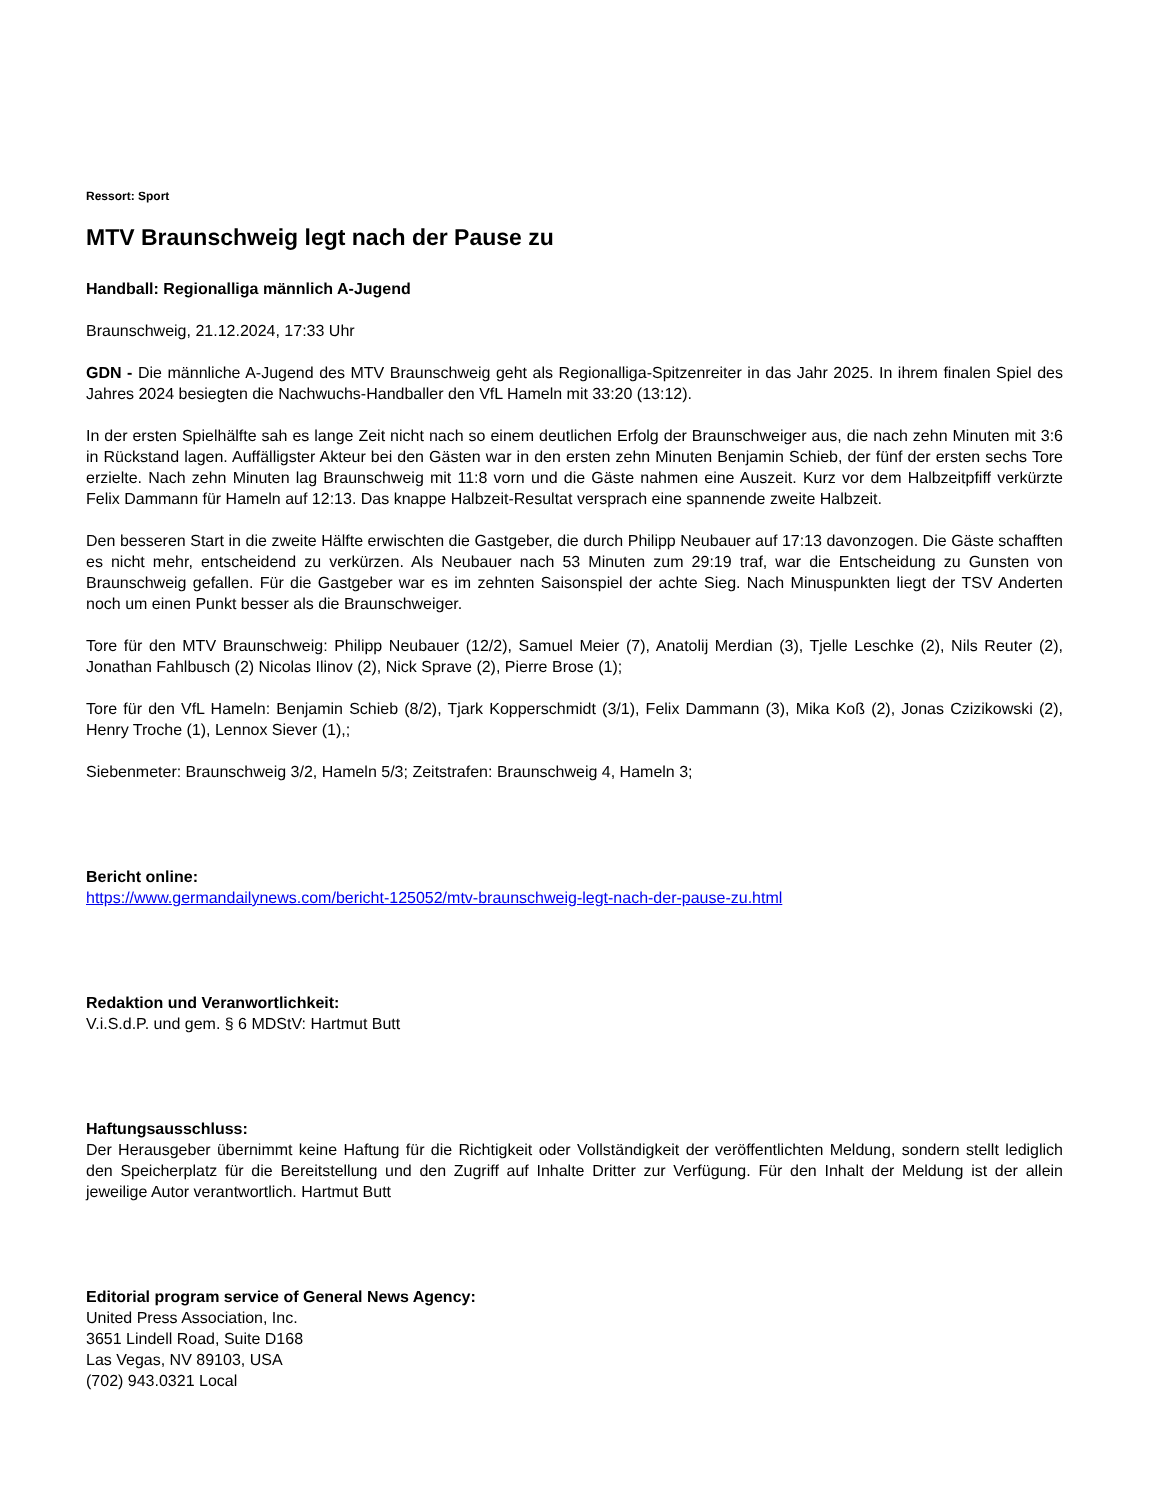Ressort: Sport
MTV Braunschweig legt nach der Pause zu
Handball: Regionalliga männlich A-Jugend
Braunschweig, 21.12.2024, 17:33 Uhr
GDN - Die männliche A-Jugend des MTV Braunschweig geht als Regionalliga-Spitzenreiter in das Jahr 2025. In ihrem finalen Spiel des Jahres 2024 besiegten die Nachwuchs-Handballer den VfL Hameln mit 33:20 (13:12).
In der ersten Spielhälfte sah es lange Zeit nicht nach so einem deutlichen Erfolg der Braunschweiger aus, die nach zehn Minuten mit 3:6 in Rückstand lagen. Auffälligster Akteur bei den Gästen war in den ersten zehn Minuten Benjamin Schieb, der fünf der ersten sechs Tore erzielte. Nach zehn Minuten lag Braunschweig mit 11:8 vorn und die Gäste nahmen eine Auszeit. Kurz vor dem Halbzeitpfiff verkürzte Felix Dammann für Hameln auf 12:13. Das knappe Halbzeit-Resultat versprach eine spannende zweite Halbzeit.
Den besseren Start in die zweite Hälfte erwischten die Gastgeber, die durch Philipp Neubauer auf 17:13 davonzogen. Die Gäste schafften es nicht mehr, entscheidend zu verkürzen. Als Neubauer nach 53 Minuten zum 29:19 traf, war die Entscheidung zu Gunsten von Braunschweig gefallen. Für die Gastgeber war es im zehnten Saisonspiel der achte Sieg. Nach Minuspunkten liegt der TSV Anderten noch um einen Punkt besser als die Braunschweiger.
Tore für den MTV Braunschweig: Philipp Neubauer (12/2), Samuel Meier (7), Anatolij Merdian (3), Tjelle Leschke (2), Nils Reuter (2), Jonathan Fahlbusch (2) Nicolas Ilinov (2), Nick Sprave (2), Pierre Brose (1);
Tore für den VfL Hameln: Benjamin Schieb (8/2), Tjark Kopperschmidt (3/1), Felix Dammann (3), Mika Koß (2), Jonas Czizikowski (2), Henry Troche (1), Lennox Siever (1),;
Siebenmeter: Braunschweig 3/2, Hameln 5/3; Zeitstrafen: Braunschweig 4, Hameln 3;
Bericht online:
https://www.germandailynews.com/bericht-125052/mtv-braunschweig-legt-nach-der-pause-zu.html
Redaktion und Veranwortlichkeit:
V.i.S.d.P. und gem. § 6 MDStV: Hartmut Butt
Haftungsausschluss:
Der Herausgeber übernimmt keine Haftung für die Richtigkeit oder Vollständigkeit der veröffentlichten Meldung, sondern stellt lediglich den Speicherplatz für die Bereitstellung und den Zugriff auf Inhalte Dritter zur Verfügung. Für den Inhalt der Meldung ist der allein jeweilige Autor verantwortlich. Hartmut Butt
Editorial program service of General News Agency:
United Press Association, Inc.
3651 Lindell Road, Suite D168
Las Vegas, NV 89103, USA
(702) 943.0321 Local